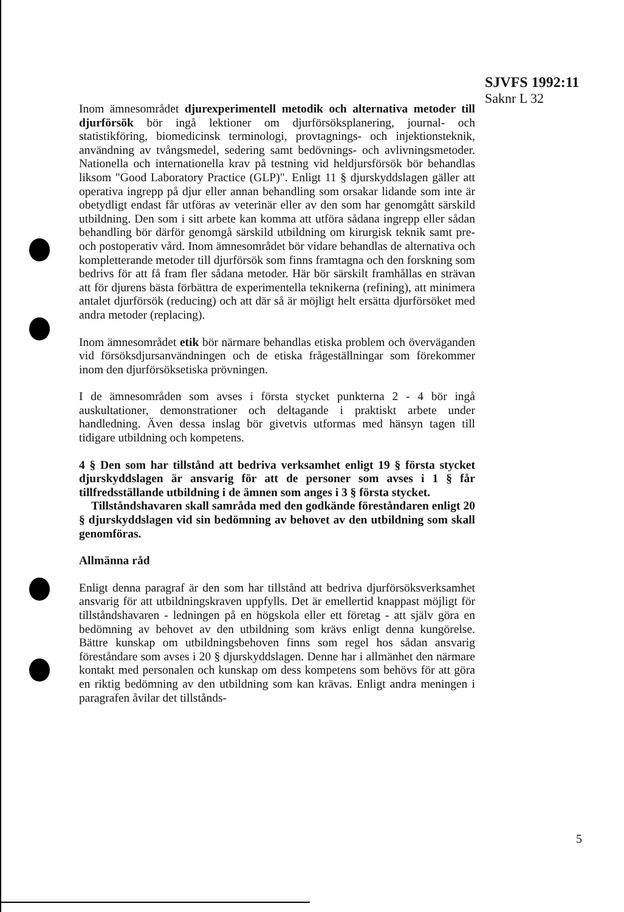SJVFS 1992:11
Saknr L 32
Inom ämnesområdet djurexperimentell metodik och alternativa metoder till djurförsök bör ingå lektioner om djurförsöksplanering, journal- och statistikföring, biomedicinsk terminologi, provtagnings- och injektionsteknik, användning av tvångsmedel, sedering samt bedövnings- och avlivningsmetoder. Nationella och internationella krav på testning vid heldjursförsök bör behandlas liksom "Good Laboratory Practice (GLP)". Enligt 11 § djurskyddslagen gäller att operativa ingrepp på djur eller annan behandling som orsakar lidande som inte är obetydligt endast får utföras av veterinär eller av den som har genomgått särskild utbildning. Den som i sitt arbete kan komma att utföra sådana ingrepp eller sådan behandling bör därför genomgå särskild utbildning om kirurgisk teknik samt pre- och postoperativ vård. Inom ämnesområdet bör vidare behandlas de alternativa och kompletterande metoder till djurförsök som finns framtagna och den forskning som bedrivs för att få fram fler sådana metoder. Här bör särskilt framhållas en strävan att för djurens bästa förbättra de experimentella teknikerna (refining), att minimera antalet djurförsök (reducing) och att där så är möjligt helt ersätta djurförsöket med andra metoder (replacing).
Inom ämnesområdet etik bör närmare behandlas etiska problem och överväganden vid försöksdjursanvändningen och de etiska frågeställningar som förekommer inom den djurförsöksetiska prövningen.
I de ämnesområden som avses i första stycket punkterna 2 - 4 bör ingå auskultationer, demonstrationer och deltagande i praktiskt arbete under handledning. Även dessa inslag bör givetvis utformas med hänsyn tagen till tidigare utbildning och kompetens.
4 § Den som har tillstånd att bedriva verksamhet enligt 19 § första stycket djurskyddslagen är ansvarig för att de personer som avses i 1 § får tillfredsställande utbildning i de ämnen som anges i 3 § första stycket.
Tillståndshavaren skall samråda med den godkände föreståndaren enligt 20 § djurskyddslagen vid sin bedömning av behovet av den utbildning som skall genomföras.
Allmänna råd
Enligt denna paragraf är den som har tillstånd att bedriva djurförsöksverksamhet ansvarig för att utbildningskraven uppfylls. Det är emellertid knappast möjligt för tillståndshavaren - ledningen på en högskola eller ett företag - att själv göra en bedömning av behovet av den utbildning som krävs enligt denna kungörelse. Bättre kunskap om utbildningsbehoven finns som regel hos sådan ansvarig föreståndare som avses i 20 § djurskyddslagen. Denne har i allmänhet den närmare kontakt med personalen och kunskap om dess kompetens som behövs för att göra en riktig bedömning av den utbildning som kan krävas. Enligt andra meningen i paragrafen åvilar det tillstånds-
5